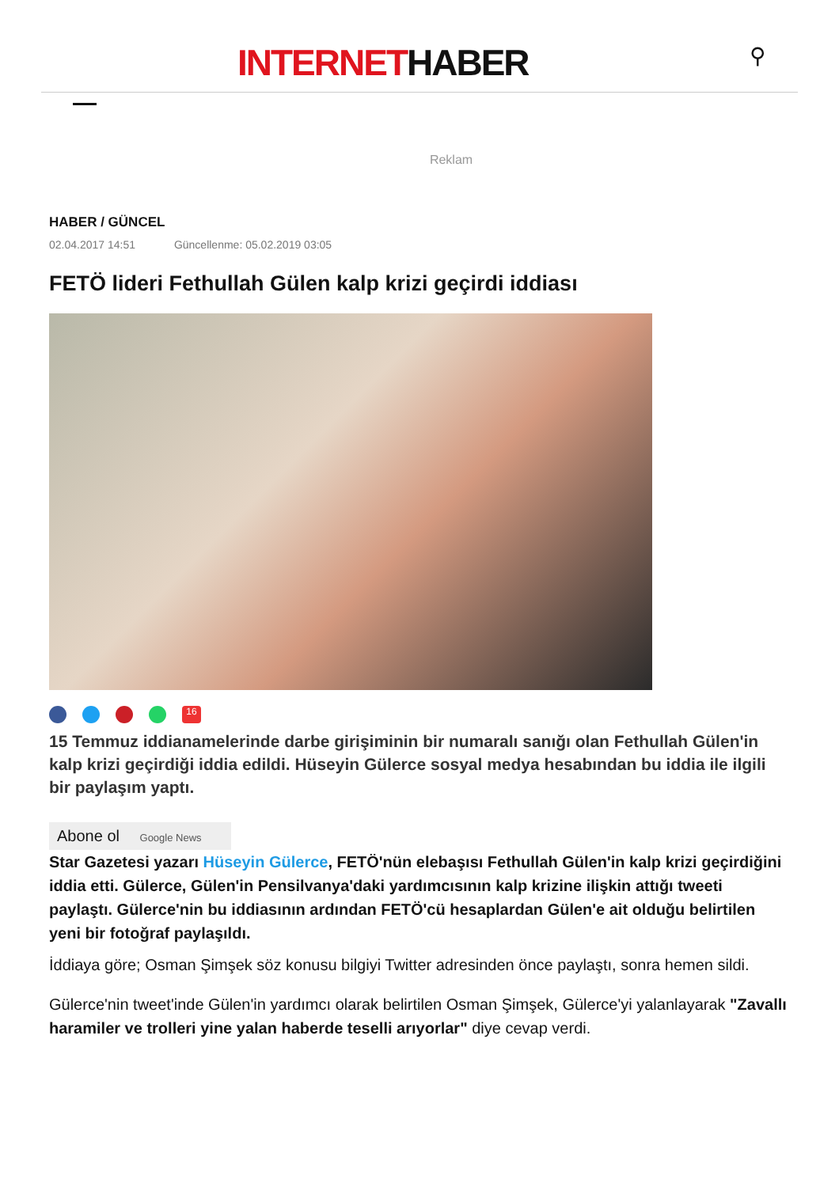INTERNETHABER ⚲
Reklam
HABER / GÜNCEL
02.04.2017 14:51 Güncellenme: 05.02.2019 03:05
FETÖ lideri Fethullah Gülen kalp krizi geçirdi iddiası
16
15 Temmuz iddianamelerinde darbe girişiminin bir numaralı sanığı olan Fethullah Gülen'in kalp krizi geçirdiği iddia edildi. Hüseyin Gülerce sosyal medya hesabından bu iddia ile ilgili bir paylaşım yaptı.
Abone ol Google News
Star Gazetesi yazarı Hüseyin Gülerce, FETÖ'nün elebaşısı Fethullah Gülen'in kalp krizi geçirdiğini iddia etti. Gülerce, Gülen'in Pensilvanya'daki yardımcısının kalp krizine ilişkin attığı tweeti paylaştı. Gülerce'nin bu iddiasının ardından FETÖ'cü hesaplardan Gülen'e ait olduğu belirtilen yeni bir fotoğraf paylaşıldı.
İddiaya göre; Osman Şimşek söz konusu bilgiyi Twitter adresinden önce paylaştı, sonra hemen sildi.
Gülerce'nin tweet'inde Gülen'in yardımcı olarak belirtilen Osman Şimşek, Gülerce'yi yalanlayarak "Zavallı haramiler ve trolleri yine yalan haberde teselli arıyorlar" diye cevap verdi.